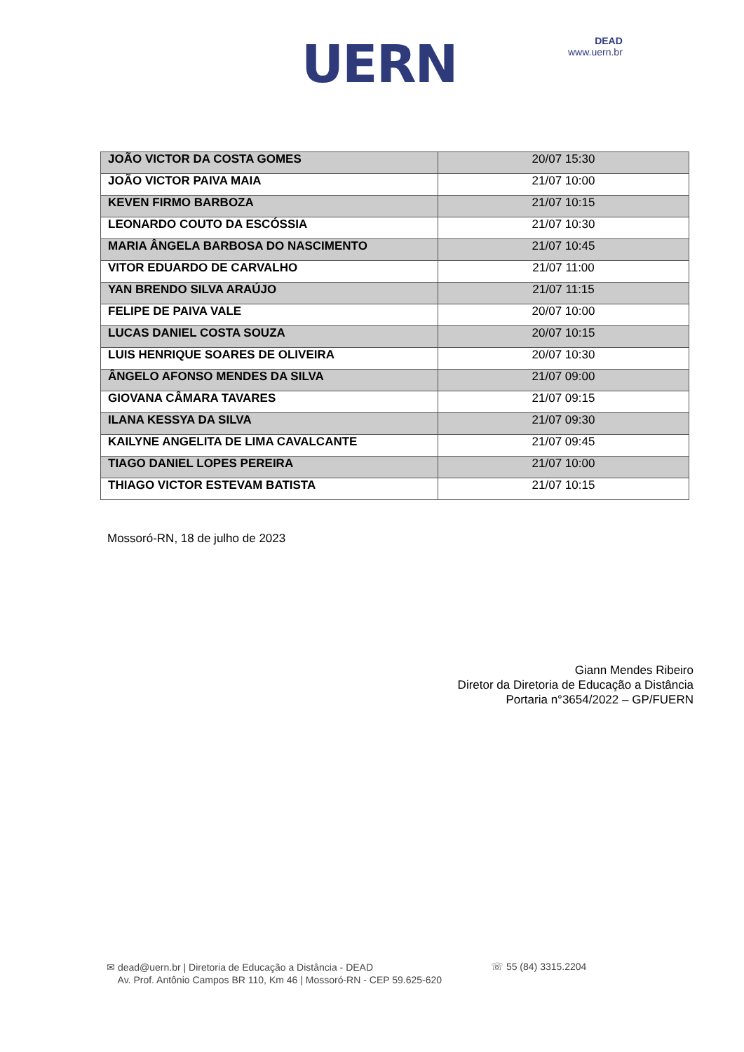UERN DEAD
www.uern.br
| JOÃO VICTOR DA COSTA GOMES | 20/07 15:30 |
| JOÃO VICTOR PAIVA MAIA | 21/07 10:00 |
| KEVEN FIRMO BARBOZA | 21/07 10:15 |
| LEONARDO COUTO DA ESCÓSSIA | 21/07 10:30 |
| MARIA ÂNGELA BARBOSA DO NASCIMENTO | 21/07 10:45 |
| VITOR EDUARDO DE CARVALHO | 21/07 11:00 |
| YAN BRENDO SILVA ARAÚJO | 21/07 11:15 |
| FELIPE DE PAIVA VALE | 20/07 10:00 |
| LUCAS DANIEL COSTA SOUZA | 20/07 10:15 |
| LUIS HENRIQUE SOARES DE OLIVEIRA | 20/07 10:30 |
| ÂNGELO AFONSO MENDES DA SILVA | 21/07 09:00 |
| GIOVANA CÂMARA TAVARES | 21/07 09:15 |
| ILANA KESSYA DA SILVA | 21/07 09:30 |
| KAILYNE ANGELITA DE LIMA CAVALCANTE | 21/07 09:45 |
| TIAGO DANIEL LOPES PEREIRA | 21/07 10:00 |
| THIAGO VICTOR ESTEVAM BATISTA | 21/07 10:15 |
Mossoró-RN, 18 de julho de 2023
Giann Mendes Ribeiro
Diretor da Diretoria de Educação a Distância
Portaria n°3654/2022 – GP/FUERN
✉ dead@uern.br | Diretoria de Educação a Distância - DEAD
Av. Prof. Antônio Campos BR 110, Km 46 | Mossoró-RN - CEP 59.625-620
☏ 55 (84) 3315.2204